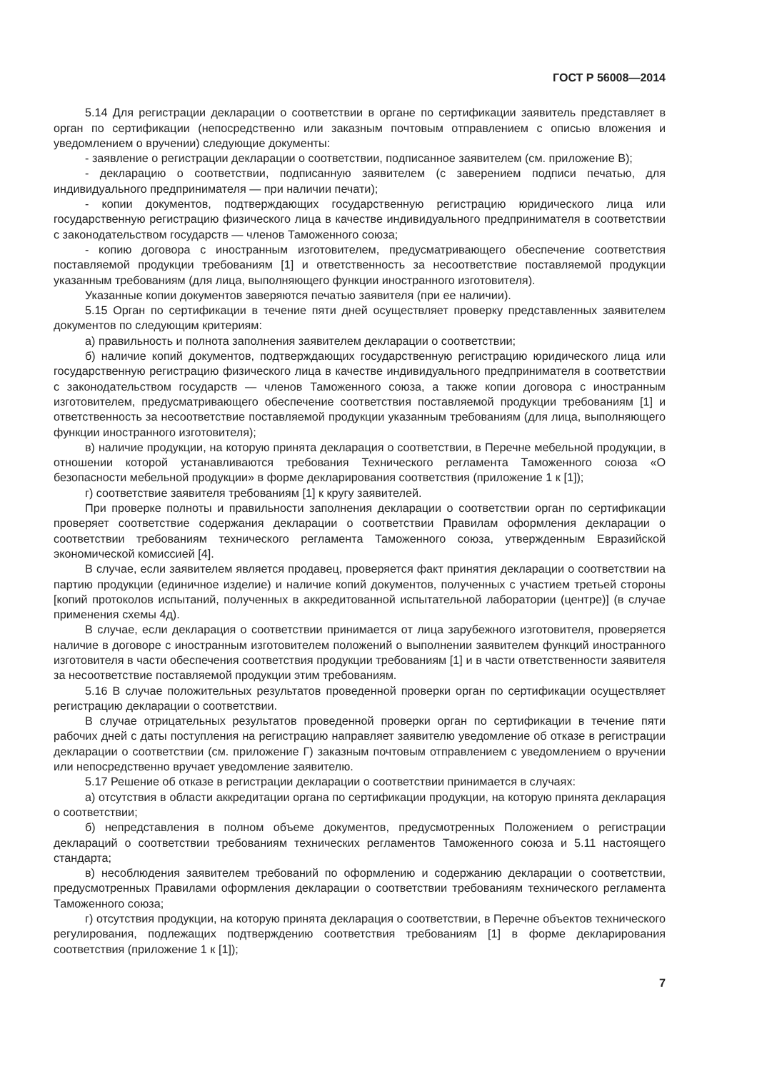ГОСТ Р 56008—2014
5.14 Для регистрации декларации о соответствии в органе по сертификации заявитель представляет в орган по сертификации (непосредственно или заказным почтовым отправлением с описью вложения и уведомлением о вручении) следующие документы:
- заявление о регистрации декларации о соответствии, подписанное заявителем (см. приложение В);
- декларацию о соответствии, подписанную заявителем (с заверением подписи печатью, для индивидуального предпринимателя — при наличии печати);
- копии документов, подтверждающих государственную регистрацию юридического лица или государственную регистрацию физического лица в качестве индивидуального предпринимателя в соответствии с законодательством государств — членов Таможенного союза;
- копию договора с иностранным изготовителем, предусматривающего обеспечение соответствия поставляемой продукции требованиям [1] и ответственность за несоответствие поставляемой продукции указанным требованиям (для лица, выполняющего функции иностранного изготовителя).
Указанные копии документов заверяются печатью заявителя (при ее наличии).
5.15 Орган по сертификации в течение пяти дней осуществляет проверку представленных заявителем документов по следующим критериям:
а) правильность и полнота заполнения заявителем декларации о соответствии;
б) наличие копий документов, подтверждающих государственную регистрацию юридического лица или государственную регистрацию физического лица в качестве индивидуального предпринимателя в соответствии с законодательством государств — членов Таможенного союза, а также копии договора с иностранным изготовителем, предусматривающего обеспечение соответствия поставляемой продукции требованиям [1] и ответственность за несоответствие поставляемой продукции указанным требованиям (для лица, выполняющего функции иностранного изготовителя);
в) наличие продукции, на которую принята декларация о соответствии, в Перечне мебельной продукции, в отношении которой устанавливаются требования Технического регламента Таможенного союза «О безопасности мебельной продукции» в форме декларирования соответствия (приложение 1 к [1]);
г) соответствие заявителя требованиям [1] к кругу заявителей.
При проверке полноты и правильности заполнения декларации о соответствии орган по сертификации проверяет соответствие содержания декларации о соответствии Правилам оформления декларации о соответствии требованиям технического регламента Таможенного союза, утвержденным Евразийской экономической комиссией [4].
В случае, если заявителем является продавец, проверяется факт принятия декларации о соответствии на партию продукции (единичное изделие) и наличие копий документов, полученных с участием третьей стороны [копий протоколов испытаний, полученных в аккредитованной испытательной лаборатории (центре)] (в случае применения схемы 4д).
В случае, если декларация о соответствии принимается от лица зарубежного изготовителя, проверяется наличие в договоре с иностранным изготовителем положений о выполнении заявителем функций иностранного изготовителя в части обеспечения соответствия продукции требованиям [1] и в части ответственности заявителя за несоответствие поставляемой продукции этим требованиям.
5.16 В случае положительных результатов проведенной проверки орган по сертификации осуществляет регистрацию декларации о соответствии.
В случае отрицательных результатов проведенной проверки орган по сертификации в течение пяти рабочих дней с даты поступления на регистрацию направляет заявителю уведомление об отказе в регистрации декларации о соответствии (см. приложение Г) заказным почтовым отправлением с уведомлением о вручении или непосредственно вручает уведомление заявителю.
5.17 Решение об отказе в регистрации декларации о соответствии принимается в случаях:
а) отсутствия в области аккредитации органа по сертификации продукции, на которую принята декларация о соответствии;
б) непредставления в полном объеме документов, предусмотренных Положением о регистрации деклараций о соответствии требованиям технических регламентов Таможенного союза и 5.11 настоящего стандарта;
в) несоблюдения заявителем требований по оформлению и содержанию декларации о соответствии, предусмотренных Правилами оформления декларации о соответствии требованиям технического регламента Таможенного союза;
г) отсутствия продукции, на которую принята декларация о соответствии, в Перечне объектов технического регулирования, подлежащих подтверждению соответствия требованиям [1] в форме декларирования соответствия (приложение 1 к [1]);
7